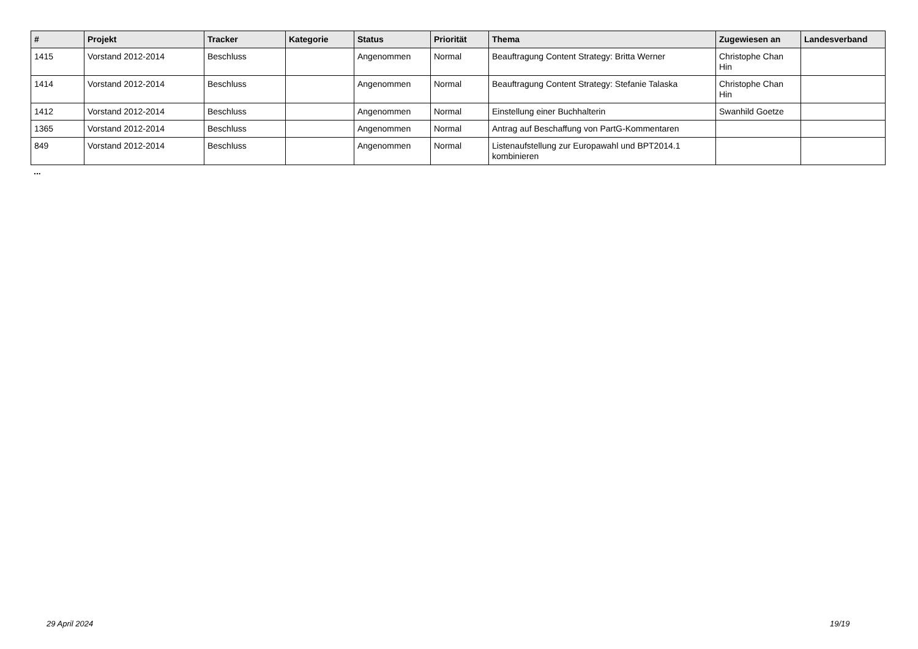| # | Projekt | Tracker | Kategorie | Status | Priorität | Thema | Zugewiesen an | Landesverband |
| --- | --- | --- | --- | --- | --- | --- | --- | --- |
| 1415 | Vorstand 2012-2014 | Beschluss | | Angenommen | Normal | Beauftragung Content Strategy: Britta Werner | Christophe Chan Hin | |
| 1414 | Vorstand 2012-2014 | Beschluss | | Angenommen | Normal | Beauftragung Content Strategy: Stefanie Talaska | Christophe Chan Hin | |
| 1412 | Vorstand 2012-2014 | Beschluss | | Angenommen | Normal | Einstellung einer Buchhalterin | Swanhild Goetze | |
| 1365 | Vorstand 2012-2014 | Beschluss | | Angenommen | Normal | Antrag auf Beschaffung von PartG-Kommentaren | | |
| 849 | Vorstand 2012-2014 | Beschluss | | Angenommen | Normal | Listenaufstellung zur Europawahl und BPT2014.1 kombinieren | | |
...
29 April 2024 19/19